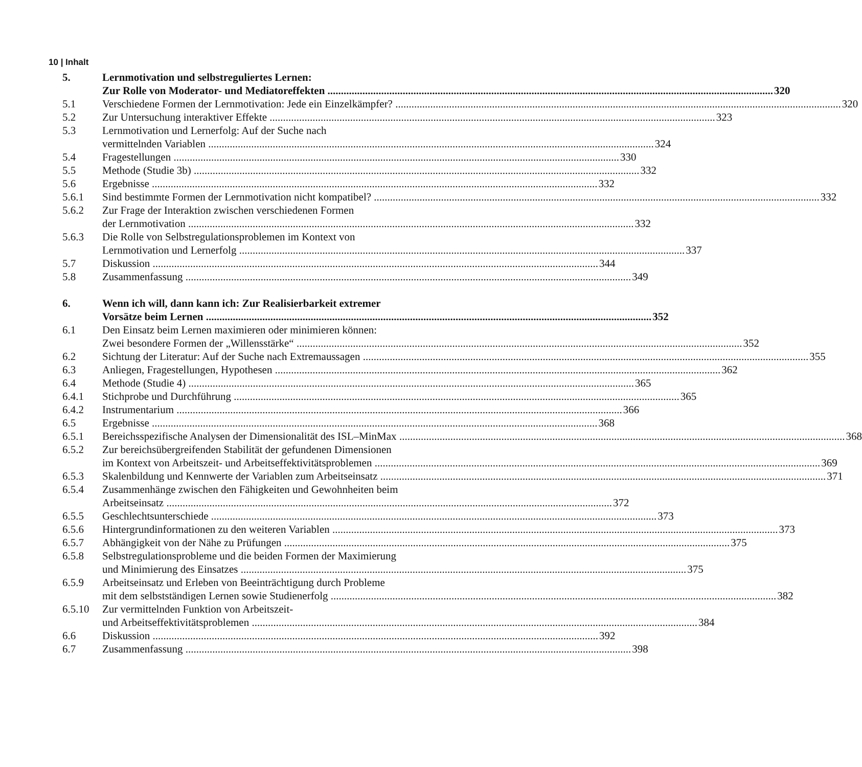10 | Inhalt
5. Lernmotivation und selbstreguliertes Lernen:
Zur Rolle von Moderator- und Mediatoreffekten 320
5.1 Verschiedene Formen der Lernmotivation: Jede ein Einzelkämpfer? 320
5.2 Zur Untersuchung interaktiver Effekte 323
5.3 Lernmotivation und Lernerfolg: Auf der Suche nach
vermittelnden Variablen 324
5.4 Fragestellungen 330
5.5 Methode (Studie 3b) 332
5.6 Ergebnisse 332
5.6.1 Sind bestimmte Formen der Lernmotivation nicht kompatibel? 332
5.6.2 Zur Frage der Interaktion zwischen verschiedenen Formen
der Lernmotivation 332
5.6.3 Die Rolle von Selbstregulationsproblemen im Kontext von
Lernmotivation und Lernerfolg 337
5.7 Diskussion 344
5.8 Zusammenfassung 349
6. Wenn ich will, dann kann ich: Zur Realisierbarkeit extremer
Vorsätze beim Lernen 352
6.1 Den Einsatz beim Lernen maximieren oder minimieren können:
Zwei besondere Formen der „Willensstärke“352
6.2 Sichtung der Literatur: Auf der Suche nach Extremaussagen 355
6.3 Anliegen, Fragestellungen, Hypothesen 362
6.4 Methode (Studie 4) 365
6.4.1 Stichprobe und Durchführung 365
6.4.2 Instrumentarium 366
6.5 Ergebnisse 368
6.5.1 Bereichsspezifische Analysen der Dimensionalität des ISL–MinMax 368
6.5.2 Zur bereichsübergreifenden Stabilität der gefundenen Dimensionen
im Kontext von Arbeitszeit- und Arbeitseffektivitätsproblemen 369
6.5.3 Skalenbildung und Kennwerte der Variablen zum Arbeitseinsatz 371
6.5.4 Zusammenhänge zwischen den Fähigkeiten und Gewohnheiten beim
Arbeitseinsatz 372
6.5.5 Geschlechtsunterschiede 373
6.5.6 Hintergrundinformationen zu den weiteren Variablen 373
6.5.7 Abhängigkeit von der Nähe zu Prüfungen 375
6.5.8 Selbstregulationsprobleme und die beiden Formen der Maximierung
und Minimierung des Einsatzes 375
6.5.9 Arbeitseinsatz und Erleben von Beeinträchtigung durch Probleme
mit dem selbstständigen Lernen sowie Studienerfolg 382
6.5.10 Zur vermittelnden Funktion von Arbeitszeit-
und Arbeitseffektivitätsproblemen 384
6.6 Diskussion 392
6.7 Zusammenfassung 398